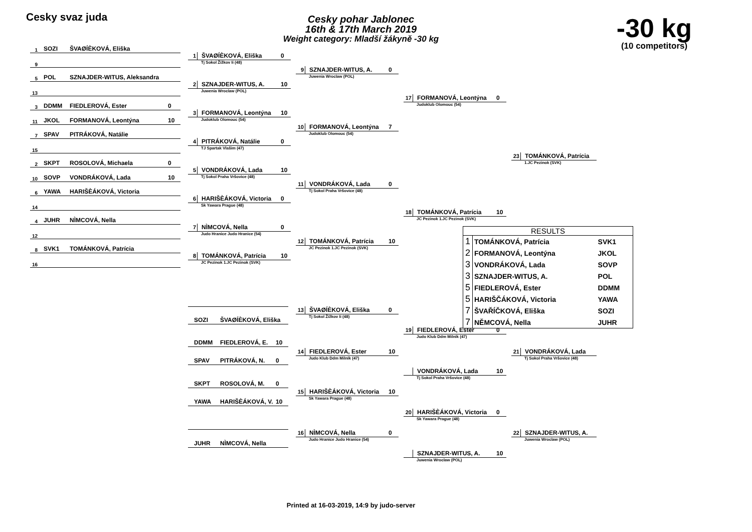Cesky svaz juda
Cesky pohar Jablonec
16th & 17th March 2019
Weight category: Mladší žákyně -30 kg
-30 kg
(10 competitors)
1
SOZI ŠVAØÍÈKOVÁ, Eliška
9
5
POL SZNAJDER-WITUS, Aleksandra
13
3
DDMM FIEDLEROVÁ, Ester 0
11
JKOL FORMANOVÁ, Leontýna 10
7
SPAV PITRÁKOVÁ, Natálie
15
2
SKPT ROSOLOVÁ, Michaela 0
10
SOVP VONDRÁKOVÁ, Lada 10
6
YAWA HARIŠÈÁKOVÁ, Victoria
14
4
JUHR NÌMCOVÁ, Nella
12
8
SVK1 TOMÁNKOVÁ, Patrícia
16
1 ŠVAØÍÈKOVÁ, Eliška 0
Tj Sokol Žižkov Ii (48)
2 SZNAJDER-WITUS, A. 10
Juwenia Wroclaw (POL)
3 FORMANOVÁ, Leontýna 10
Judoklub Olomouc (54)
4 PITRÁKOVÁ, Natálie 0
TJ Spartak Vlašim (47)
5 VONDRÁKOVÁ, Lada 10
Tj Sokol Praha Vršovice (48)
6 HARIŠÈÁKOVÁ, Victoria 0
Sk Yawara Prague (48)
7 NÌMCOVÁ, Nella 0
Judo Hranice Judo Hranice (54)
8 TOMÁNKOVÁ, Patrícia 10
JC Pezinok 1.JC Pezinok (SVK)
9 SZNAJDER-WITUS, A. 0
Juwenia Wroclaw (POL)
10 FORMANOVÁ, Leontýna 7
Judoklub Olomouc (54)
11 VONDRÁKOVÁ, Lada 0
Tj Sokol Praha Vršovice (48)
12 TOMÁNKOVÁ, Patrícia 10
JC Pezinok 1.JC Pezinok (SVK)
17 FORMANOVÁ, Leontýna 0
Judoklub Olomouc (54)
18 TOMÁNKOVÁ, Patrícia 10
JC Pezinok 1.JC Pezinok (SVK)
23 TOMÁNKOVÁ, Patrícia
1.JC Pezinok (SVK)
RESULTS
| 1 | TOMÁNKOVÁ, Patrícia | SVK1 |
| 2 | FORMANOVÁ, Leontýna | JKOL |
| 3 | VONDRÁKOVÁ, Lada | SOVP |
| 3 | SZNAJDER-WITUS, A. | POL |
| 5 | FIEDLEROVÁ, Ester | DDMM |
| 5 | HARIŠČÁKOVÁ, Victoria | YAWA |
| 7 | ŠVAŘÍČKOVÁ, Eliška | SOZI |
| 7 | NĚMCOVÁ, Nella | JUHR |
SOZI ŠVAØÍÈKOVÁ, Eliška
DDMM FIEDLEROVÁ, E. 10
SPAV PITRÁKOVÁ, N. 0
SKPT ROSOLOVÁ, M. 0
YAWA HARIŠÈÁKOVÁ, V. 10
JUHR NÌMCOVÁ, Nella
13 ŠVAØÍÈKOVÁ, Eliška 0
Tj Sokol Žižkov Ii (48)
14 FIEDLEROVÁ, Ester 10
Judo Klub Ddm Milník (47)
15 HARIŠÈÁKOVÁ, Victoria 10
Sk Yawara Prague (48)
16 NÌMCOVÁ, Nella 0
Judo Hranice Judo Hranice (54)
19 FIEDLEROVÁ, Ester 0
Judo Klub Ddm Milník (47)
VONDRÁKOVÁ, Lada 10
Tj Sokol Praha Vršovice (48)
20 HARIŠÈÁKOVÁ, Victoria 0
Sk Yawara Prague (48)
SZNAJDER-WITUS, A. 10
Juwenia Wroclaw (POL)
21 VONDRÁKOVÁ, Lada
Tj Sokol Praha Vršovice (48)
22 SZNAJDER-WITUS, A.
Juwenia Wroclaw (POL)
Printed at 16-03-2019, 14:9 by judo-server